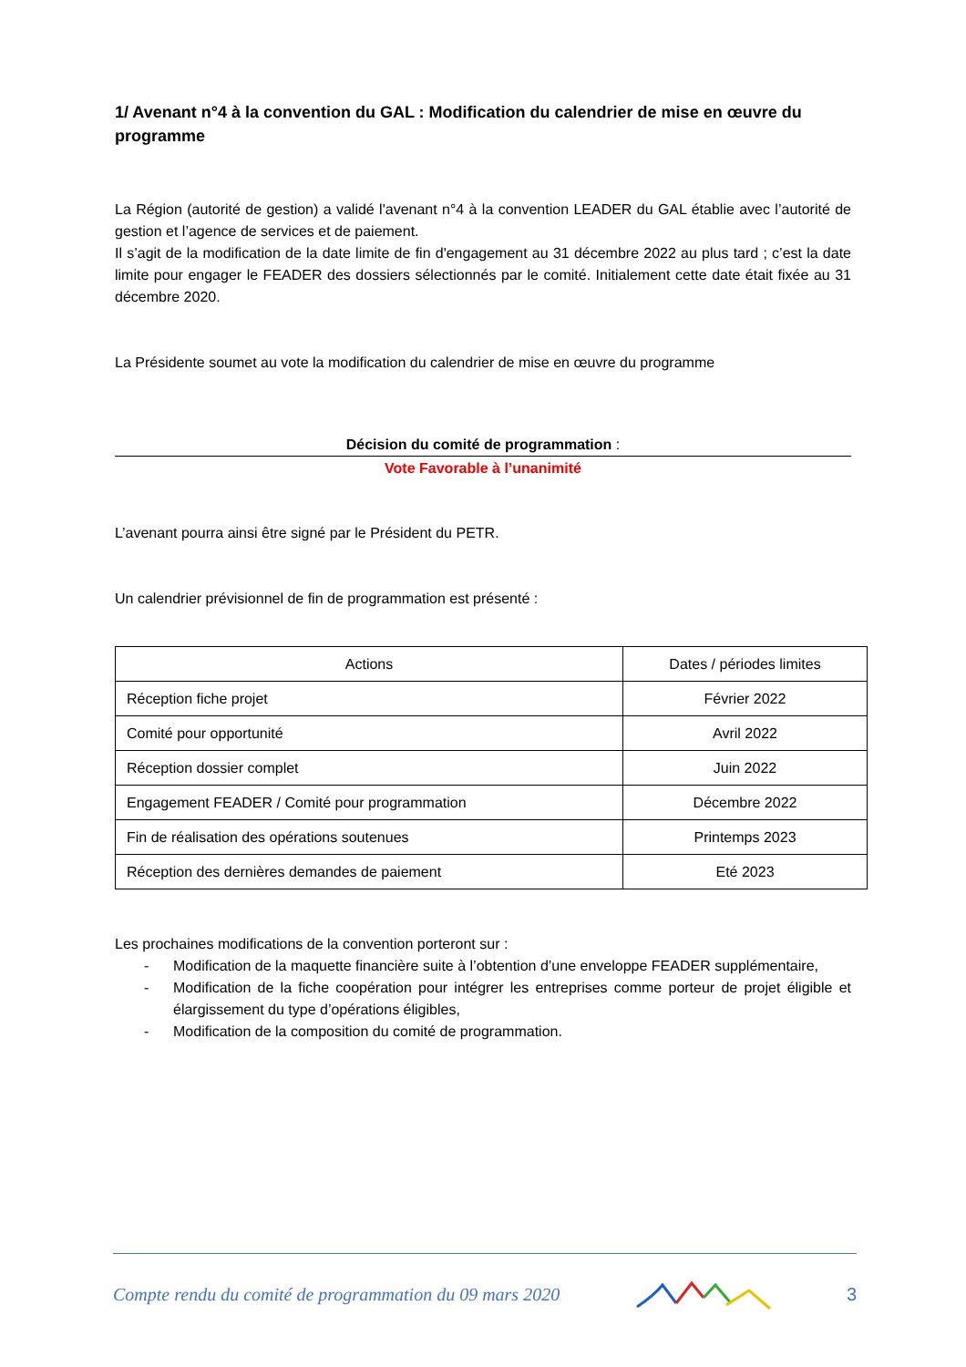1/ Avenant n°4 à la convention du GAL : Modification du calendrier de mise en œuvre du programme
La Région (autorité de gestion) a validé l'avenant n°4 à la convention LEADER du GAL établie avec l’autorité de gestion et l’agence de services et de paiement.
Il s’agit de la modification de la date limite de fin d'engagement au 31 décembre 2022 au plus tard ; c’est la date limite pour engager le FEADER des dossiers sélectionnés par le comité. Initialement cette date était fixée au 31 décembre 2020.
La Présidente soumet au vote la modification du calendrier de mise en œuvre du programme
Décision du comité de programmation :
Vote Favorable à l’unanimité
L’avenant pourra ainsi être signé par le Président du PETR.
Un calendrier prévisionnel de fin de programmation est présenté :
| Actions | Dates / périodes limites |
| --- | --- |
| Réception fiche projet | Février 2022 |
| Comité pour opportunité | Avril 2022 |
| Réception dossier complet | Juin 2022 |
| Engagement FEADER / Comité pour programmation | Décembre 2022 |
| Fin de réalisation des opérations soutenues | Printemps 2023 |
| Réception des dernières demandes de paiement | Eté 2023 |
Les prochaines modifications de la convention porteront sur :
- Modification de la maquette financière suite à l’obtention d’une enveloppe FEADER supplémentaire,
- Modification de la fiche coopération pour intégrer les entreprises comme porteur de projet éligible et élargissement du type d’opérations éligibles,
- Modification de la composition du comité de programmation.
Compte rendu du comité de programmation du 09 mars 2020 3